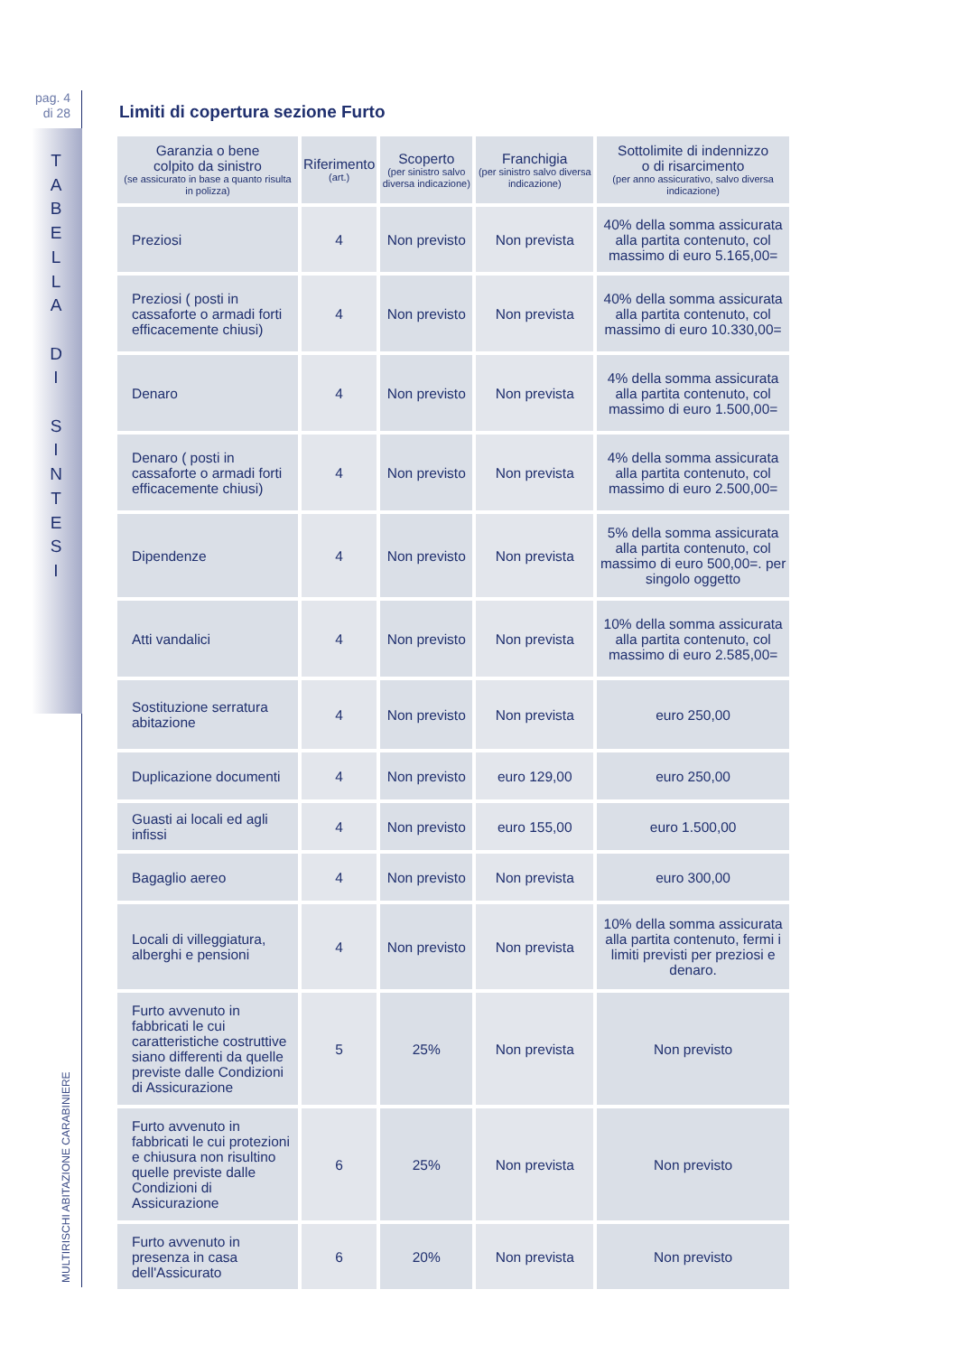pag. 4
di 28
T
A
B
E
L
L
A
D
I
S
I
N
T
E
S
I
MULTIRISCHI ABITAZIONE CARABINIERE
Limiti di copertura sezione Furto
| Garanzia o bene colpito da sinistro (se assicurato in base a quanto risulta in polizza) | Riferimento (art.) | Scoperto (per sinistro salvo diversa indicazione) | Franchigia (per sinistro salvo diversa indicazione) | Sottolimite di indennizzo o di risarcimento (per anno assicurativo, salvo diversa indicazione) |
| --- | --- | --- | --- | --- |
| Preziosi | 4 | Non previsto | Non prevista | 40% della somma assicurata alla partita contenuto, col massimo di euro 5.165,00= |
| Preziosi ( posti in cassaforte o armadi forti efficacemente chiusi) | 4 | Non previsto | Non prevista | 40% della somma assicurata alla partita contenuto, col massimo di euro 10.330,00= |
| Denaro | 4 | Non previsto | Non prevista | 4% della somma assicurata alla partita contenuto, col massimo di euro 1.500,00= |
| Denaro ( posti in cassaforte o armadi forti efficacemente chiusi) | 4 | Non previsto | Non prevista | 4% della somma assicurata alla partita contenuto, col massimo di euro 2.500,00= |
| Dipendenze | 4 | Non previsto | Non prevista | 5% della somma assicurata alla partita contenuto, col massimo di euro 500,00=. per singolo oggetto |
| Atti vandalici | 4 | Non previsto | Non prevista | 10% della somma assicurata alla partita contenuto, col massimo di euro 2.585,00= |
| Sostituzione serratura abitazione | 4 | Non previsto | Non prevista | euro 250,00 |
| Duplicazione documenti | 4 | Non previsto | euro 129,00 | euro 250,00 |
| Guasti ai locali ed agli infissi | 4 | Non previsto | euro 155,00 | euro 1.500,00 |
| Bagaglio aereo | 4 | Non previsto | Non prevista | euro 300,00 |
| Locali di villeggiatura, alberghi e pensioni | 4 | Non previsto | Non prevista | 10% della somma assicurata alla partita contenuto, fermi i limiti previsti per preziosi e denaro. |
| Furto avvenuto in fabbricati le cui caratteristiche costruttive siano differenti da quelle previste dalle Condizioni di Assicurazione | 5 | 25% | Non prevista | Non previsto |
| Furto avvenuto in fabbricati le cui protezioni e chiusura non risultino quelle previste dalle Condizioni di Assicurazione | 6 | 25% | Non prevista | Non previsto |
| Furto avvenuto in presenza in casa dell'Assicurato | 6 | 20% | Non prevista | Non previsto |